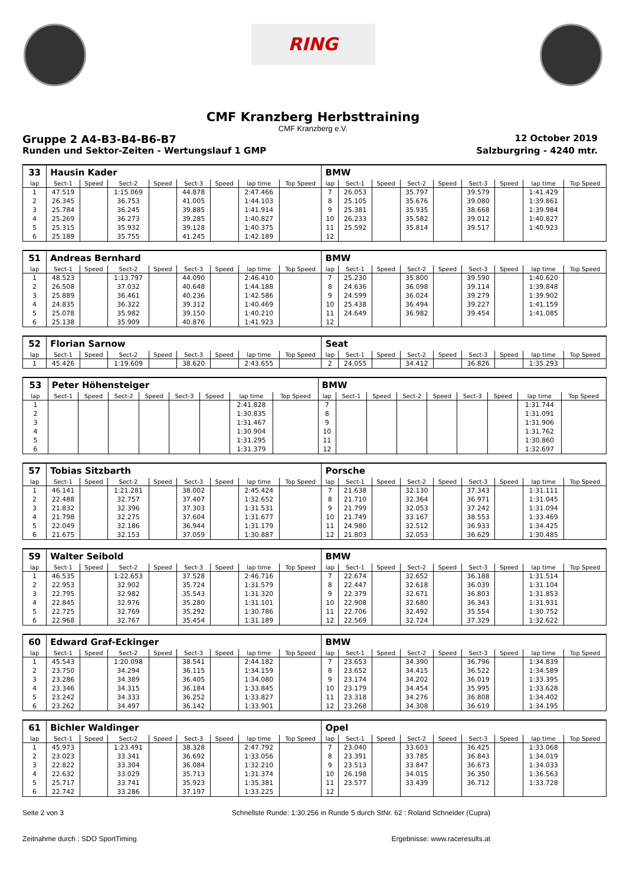RING
CMF Kranzberg Herbsttraining
CMF Kranzberg e.V.
Gruppe 2 A4-B3-B4-B6-B7 12 October 2019
Runden und Sektor-Zeiten - Wertungslauf 1 GMP Salzburgring - 4240 mtr.
| 33 | Hausin Kader | | | | | | | | BMW | | | | | | | | |
| lap | Sect-1 | Speed | Sect-2 | Speed | Sect-3 | Speed | lap time | Top Speed | lap | Sect-1 | Speed | Sect-2 | Speed | Sect-3 | Speed | lap time | Top Speed |
| 1 | 47.519 | | 1:15.069 | | 44.878 | | 2:47.466 | | 7 | 26.053 | | 35.797 | | 39.579 | | 1:41.429 | |
| 2 | 26.345 | | 36.753 | | 41.005 | | 1:44.103 | | 8 | 25.105 | | 35.676 | | 39.080 | | 1:39.861 | |
| 3 | 25.784 | | 36.245 | | 39.885 | | 1:41.914 | | 9 | 25.381 | | 35.935 | | 38.668 | | 1:39.984 | |
| 4 | 25.269 | | 36.273 | | 39.285 | | 1:40.827 | | 10 | 26.233 | | 35.582 | | 39.012 | | 1:40.827 | |
| 5 | 25.315 | | 35.932 | | 39.128 | | 1:40.375 | | 11 | 25.592 | | 35.814 | | 39.517 | | 1:40.923 | |
| 6 | 25.189 | | 35.755 | | 41.245 | | 1:42.189 | | 12 | | | | | | | | |
| 51 | Andreas Bernhard | | | | | | | | BMW | | | | | | | | |
| lap | Sect-1 | Speed | Sect-2 | Speed | Sect-3 | Speed | lap time | Top Speed | lap | Sect-1 | Speed | Sect-2 | Speed | Sect-3 | Speed | lap time | Top Speed |
| 1 | 48.523 | | 1:13.797 | | 44.090 | | 2:46.410 | | 7 | 25.230 | | 35.800 | | 39.590 | | 1:40.620 | |
| 2 | 26.508 | | 37.032 | | 40.648 | | 1:44.188 | | 8 | 24.636 | | 36.098 | | 39.114 | | 1:39.848 | |
| 3 | 25.889 | | 36.461 | | 40.236 | | 1:42.586 | | 9 | 24.599 | | 36.024 | | 39.279 | | 1:39.902 | |
| 4 | 24.835 | | 36.322 | | 39.312 | | 1:40.469 | | 10 | 25.438 | | 36.494 | | 39.227 | | 1:41.159 | |
| 5 | 25.078 | | 35.982 | | 39.150 | | 1:40.210 | | 11 | 24.649 | | 36.982 | | 39.454 | | 1:41.085 | |
| 6 | 25.138 | | 35.909 | | 40.876 | | 1:41.923 | | 12 | | | | | | | | |
| 52 | Florian Sarnow | | | | | | | | Seat | | | | | | | | |
| lap | Sect-1 | Speed | Sect-2 | Speed | Sect-3 | Speed | lap time | Top Speed | lap | Sect-1 | Speed | Sect-2 | Speed | Sect-3 | Speed | lap time | Top Speed |
| 1 | 45.426 | | 1:19.609 | | 38.620 | | 2:43.655 | | 2 | 24.055 | | 34.412 | | 36.826 | | 1:35.293 | |
| 53 | Peter Höhensteiger | | | | | | | | BMW | | | | | | | | |
| lap | Sect-1 | Speed | Sect-2 | Speed | Sect-3 | Speed | lap time | Top Speed | lap | Sect-1 | Speed | Sect-2 | Speed | Sect-3 | Speed | lap time | Top Speed |
| 1 | | | | | | | 2:41.828 | | 7 | | | | | | | 1:31.744 | |
| 2 | | | | | | | 1:30.835 | | 8 | | | | | | | 1:31.091 | |
| 3 | | | | | | | 1:31.467 | | 9 | | | | | | | 1:31.906 | |
| 4 | | | | | | | 1:30.904 | | 10 | | | | | | | 1:31.762 | |
| 5 | | | | | | | 1:31.295 | | 11 | | | | | | | 1:30.860 | |
| 6 | | | | | | | 1:31.379 | | 12 | | | | | | | 1:32.697 | |
| 57 | Tobias Sitzbarth | | | | | | | | Porsche | | | | | | | | |
| lap | Sect-1 | Speed | Sect-2 | Speed | Sect-3 | Speed | lap time | Top Speed | lap | Sect-1 | Speed | Sect-2 | Speed | Sect-3 | Speed | lap time | Top Speed |
| 1 | 46.141 | | 1:21.281 | | 38.002 | | 2:45.424 | | 7 | 21.638 | | 32.130 | | 37.343 | | 1:31.111 | |
| 2 | 22.488 | | 32.757 | | 37.407 | | 1:32.652 | | 8 | 21.710 | | 32.364 | | 36.971 | | 1:31.045 | |
| 3 | 21.832 | | 32.396 | | 37.303 | | 1:31.531 | | 9 | 21.799 | | 32.053 | | 37.242 | | 1:31.094 | |
| 4 | 21.798 | | 32.275 | | 37.604 | | 1:31.677 | | 10 | 21.749 | | 33.167 | | 38.553 | | 1:33.469 | |
| 5 | 22.049 | | 32.186 | | 36.944 | | 1:31.179 | | 11 | 24.980 | | 32.512 | | 36.933 | | 1:34.425 | |
| 6 | 21.675 | | 32.153 | | 37.059 | | 1:30.887 | | 12 | 21.803 | | 32.053 | | 36.629 | | 1:30.485 | |
| 59 | Walter Seibold | | | | | | | | BMW | | | | | | | | |
| lap | Sect-1 | Speed | Sect-2 | Speed | Sect-3 | Speed | lap time | Top Speed | lap | Sect-1 | Speed | Sect-2 | Speed | Sect-3 | Speed | lap time | Top Speed |
| 1 | 46.535 | | 1:22.653 | | 37.528 | | 2:46.716 | | 7 | 22.674 | | 32.652 | | 36.188 | | 1:31.514 | |
| 2 | 22.953 | | 32.902 | | 35.724 | | 1:31.579 | | 8 | 22.447 | | 32.618 | | 36.039 | | 1:31.104 | |
| 3 | 22.795 | | 32.982 | | 35.543 | | 1:31.320 | | 9 | 22.379 | | 32.671 | | 36.803 | | 1:31.853 | |
| 4 | 22.845 | | 32.976 | | 35.280 | | 1:31.101 | | 10 | 22.908 | | 32.680 | | 36.343 | | 1:31.931 | |
| 5 | 22.725 | | 32.769 | | 35.292 | | 1:30.786 | | 11 | 22.706 | | 32.492 | | 35.554 | | 1:30.752 | |
| 6 | 22.968 | | 32.767 | | 35.454 | | 1:31.189 | | 12 | 22.569 | | 32.724 | | 37.329 | | 1:32.622 | |
| 60 | Edward Graf-Eckinger | | | | | | | | BMW | | | | | | | | |
| lap | Sect-1 | Speed | Sect-2 | Speed | Sect-3 | Speed | lap time | Top Speed | lap | Sect-1 | Speed | Sect-2 | Speed | Sect-3 | Speed | lap time | Top Speed |
| 1 | 45.543 | | 1:20.098 | | 38.541 | | 2:44.182 | | 7 | 23.653 | | 34.390 | | 36.796 | | 1:34.839 | |
| 2 | 23.750 | | 34.294 | | 36.115 | | 1:34.159 | | 8 | 23.652 | | 34.415 | | 36.522 | | 1:34.589 | |
| 3 | 23.286 | | 34.389 | | 36.405 | | 1:34.080 | | 9 | 23.174 | | 34.202 | | 36.019 | | 1:33.395 | |
| 4 | 23.346 | | 34.315 | | 36.184 | | 1:33.845 | | 10 | 23.179 | | 34.454 | | 35.995 | | 1:33.628 | |
| 5 | 23.242 | | 34.333 | | 36.252 | | 1:33.827 | | 11 | 23.318 | | 34.276 | | 36.808 | | 1:34.402 | |
| 6 | 23.262 | | 34.497 | | 36.142 | | 1:33.901 | | 12 | 23.268 | | 34.308 | | 36.619 | | 1:34.195 | |
| 61 | Bichler Waldinger | | | | | | | | Opel | | | | | | | | |
| lap | Sect-1 | Speed | Sect-2 | Speed | Sect-3 | Speed | lap time | Top Speed | lap | Sect-1 | Speed | Sect-2 | Speed | Sect-3 | Speed | lap time | Top Speed |
| 1 | 45.973 | | 1:23.491 | | 38.328 | | 2:47.792 | | 7 | 23.040 | | 33.603 | | 36.425 | | 1:33.068 | |
| 2 | 23.023 | | 33.341 | | 36.692 | | 1:33.056 | | 8 | 23.391 | | 33.785 | | 36.843 | | 1:34.019 | |
| 3 | 22.822 | | 33.304 | | 36.084 | | 1:32.210 | | 9 | 23.513 | | 33.847 | | 36.673 | | 1:34.033 | |
| 4 | 22.632 | | 33.029 | | 35.713 | | 1:31.374 | | 10 | 26.198 | | 34.015 | | 36.350 | | 1:36.563 | |
| 5 | 25.717 | | 33.741 | | 35.923 | | 1:35.381 | | 11 | 23.577 | | 33.439 | | 36.712 | | 1:33.728 | |
| 6 | 22.742 | | 33.286 | | 37.197 | | 1:33.225 | | 12 | | | | | | | | |
Seite 2 von 3 Schnellste Runde: 1:30.256 in Runde 5 durch StNr. 62 : Roland Schneider (Cupra)
Zeitnahme durch : SDO SportTiming Ergebnisse: www.raceresults.at